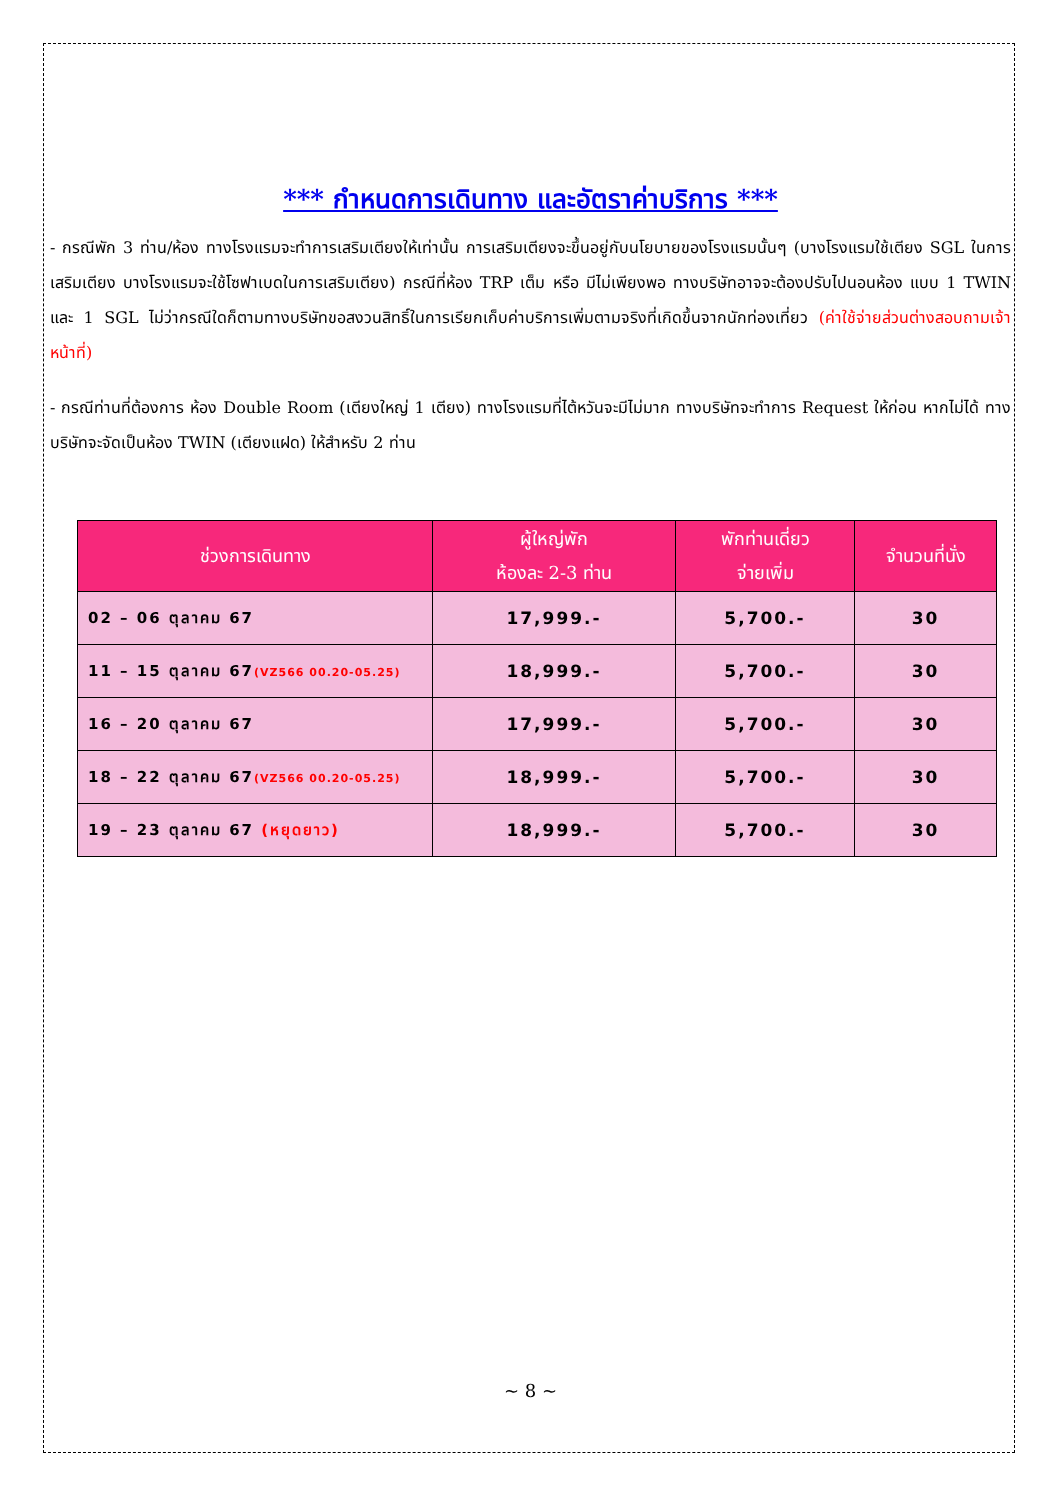*** กำหนดการเดินทาง และอัตราค่าบริการ ***
- กรณีพัก 3 ท่าน/ห้อง ทางโรงแรมจะทำการเสริมเตียงให้เท่านั้น การเสริมเตียงจะขึ้นอยู่กับนโยบายของโรงแรมนั้นๆ (บางโรงแรมใช้เตียง SGL ในการเสริมเตียง บางโรงแรมจะใช้โซฟาเบดในการเสริมเตียง) กรณีที่ห้อง TRP เต็ม หรือ มีไม่เพียงพอ ทางบริษัทอาจจะต้องปรับไปนอนห้อง แบบ 1 TWIN และ 1 SGL ไม่ว่ากรณีใดก็ตามทางบริษัทขอสงวนสิทธิ์ในการเรียกเก็บค่าบริการเพิ่มตามจริงที่เกิดขึ้นจากนักท่องเที่ยว (ค่าใช้จ่ายส่วนต่างสอบถามเจ้าหน้าที่)
- กรณีท่านที่ต้องการ ห้อง Double Room (เตียงใหญ่ 1 เตียง) ทางโรงแรมที่ไต้หวันจะมีไม่มาก ทางบริษัทจะทำการ Request ให้ก่อน หากไม่ได้ ทางบริษัทจะจัดเป็นห้อง TWIN (เตียงแฝด) ให้สำหรับ 2 ท่าน
| ช่วงการเดินทาง | ผู้ใหญ่พัก ห้องละ 2-3 ท่าน | พักท่านเดี่ยว จ่ายเพิ่ม | จำนวนที่นั่ง |
| --- | --- | --- | --- |
| 02 – 06 ตุลาคม 67 | 17,999.- | 5,700.- | 30 |
| 11 – 15 ตุลาคม 67 (VZ566 00.20-05.25) | 18,999.- | 5,700.- | 30 |
| 16 – 20 ตุลาคม 67 | 17,999.- | 5,700.- | 30 |
| 18 – 22 ตุลาคม 67 (VZ566 00.20-05.25) | 18,999.- | 5,700.- | 30 |
| 19 – 23 ตุลาคม 67 (หยุดยาว) | 18,999.- | 5,700.- | 30 |
~ 8 ~